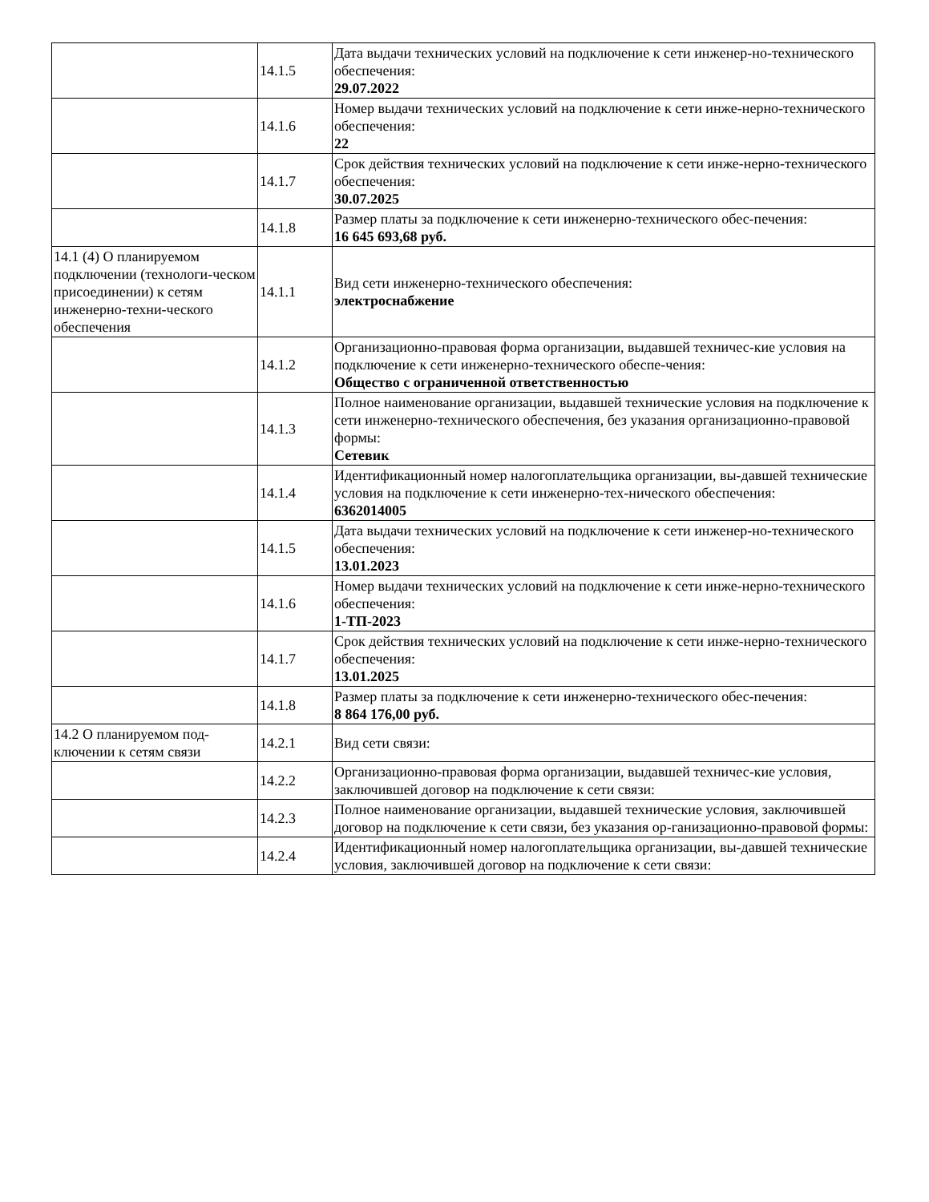| | 14.1.5 | Дата выдачи технических условий на подключение к сети инженер-но-технического обеспечения: 29.07.2022 |
| | 14.1.6 | Номер выдачи технических условий на подключение к сети инже-нерно-технического обеспечения: 22 |
| | 14.1.7 | Срок действия технических условий на подключение к сети инже-нерно-технического обеспечения: 30.07.2025 |
| | 14.1.8 | Размер платы за подключение к сети инженерно-технического обес-печения: 16 645 693,68 руб. |
| 14.1 (4) О планируемом подключении (технологи-ческом присоединении) к сетям инженерно-техни-ческого обеспечения | 14.1.1 | Вид сети инженерно-технического обеспечения: электроснабжение |
| | 14.1.2 | Организационно-правовая форма организации, выдавшей техничес-кие условия на подключение к сети инженерно-технического обеспе-чения: Общество с ограниченной ответственностью |
| | 14.1.3 | Полное наименование организации, выдавшей технические условия на подключение к сети инженерно-технического обеспечения, без указания организационно-правовой формы: Сетевик |
| | 14.1.4 | Идентификационный номер налогоплательщика организации, вы-давшей технические условия на подключение к сети инженерно-тех-нического обеспечения: 6362014005 |
| | 14.1.5 | Дата выдачи технических условий на подключение к сети инженер-но-технического обеспечения: 13.01.2023 |
| | 14.1.6 | Номер выдачи технических условий на подключение к сети инже-нерно-технического обеспечения: 1-ТП-2023 |
| | 14.1.7 | Срок действия технических условий на подключение к сети инже-нерно-технического обеспечения: 13.01.2025 |
| | 14.1.8 | Размер платы за подключение к сети инженерно-технического обес-печения: 8 864 176,00 руб. |
| 14.2 О планируемом под-ключении к сетям связи | 14.2.1 | Вид сети связи: |
| | 14.2.2 | Организационно-правовая форма организации, выдавшей техничес-кие условия, заключившей договор на подключение к сети связи: |
| | 14.2.3 | Полное наименование организации, выдавшей технические условия, заключившей договор на подключение к сети связи, без указания ор-ганизационно-правовой формы: |
| | 14.2.4 | Идентификационный номер налогоплательщика организации, вы-давшей технические условия, заключившей договор на подключение к сети связи: |